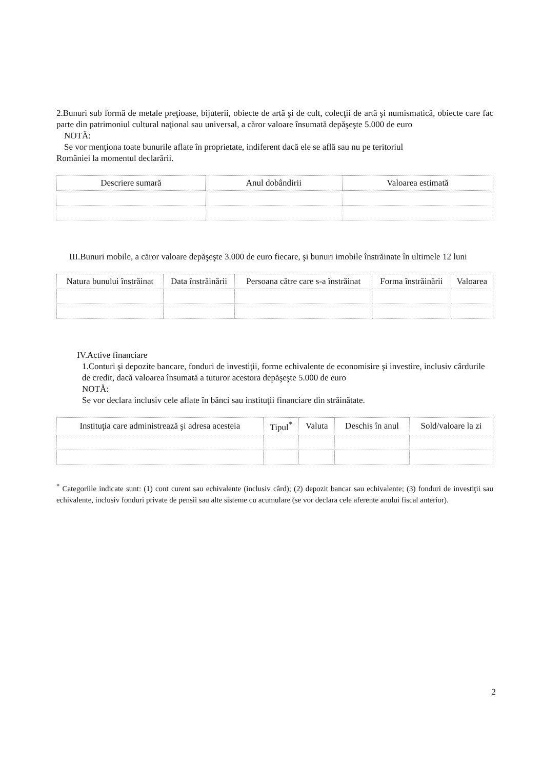2.Bunuri sub formă de metale preţioase, bijuterii, obiecte de artă şi de cult, colecţii de artă şi numismatică, obiecte care fac parte din patrimoniul cultural naţional sau universal, a căror valoare însumată depăşeşte 5.000 de euro
NOTĂ:
Se vor menţiona toate bunurile aflate în proprietate, indiferent dacă ele se află sau nu pe teritoriul
României la momentul declarării.
| Descriere sumară | Anul dobândirii | Valoarea estimată |
| --- | --- | --- |
III.Bunuri mobile, a căror valoare depăşeşte 3.000 de euro fiecare, şi bunuri imobile înstrăinate în ultimele 12 luni
| Natura bunului înstrăinat | Data înstrăinării | Persoana către care s-a înstrăinat | Forma înstrăinării | Valoarea |
| --- | --- | --- | --- | --- |
IV.Active financiare
1.Conturi şi depozite bancare, fonduri de investiţii, forme echivalente de economisire şi investire, inclusiv cârdurile de credit, dacă valoarea însumată a tuturor acestora depăşeşte 5.000 de euro
NOTĂ:
Se vor declara inclusiv cele aflate în bănci sau instituţii financiare din străinătate.
| Instituţia care administrează şi adresa acesteia | Tipul<sup>*</sup> | Valuta | Deschis în anul | Sold/valoare la zi |
| --- | --- | --- | --- | --- |
<sup>*</sup> Categoriile indicate sunt: (1) cont curent sau echivalente (inclusiv cârd); (2) depozit bancar sau echivalente; (3) fonduri de investiţii sau echivalente, inclusiv fonduri private de pensii sau alte sisteme cu acumulare (se vor declara cele aferente anului fiscal anterior).
2